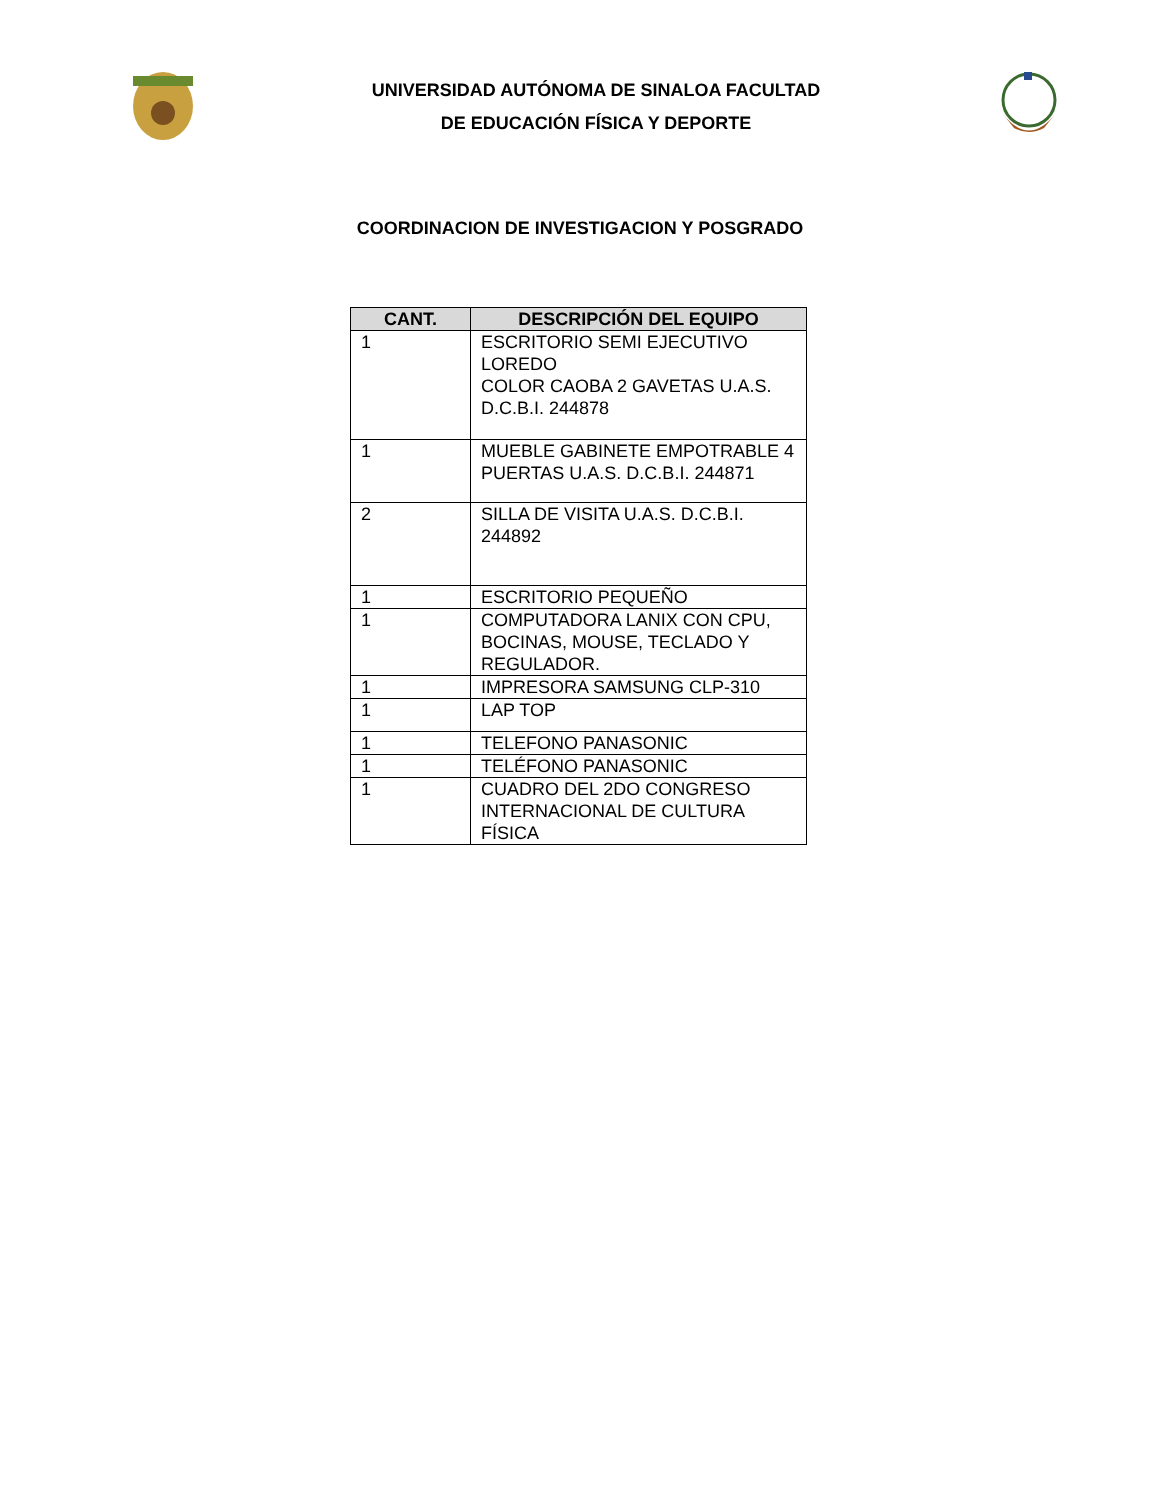UNIVERSIDAD AUTÓNOMA DE SINALOA FACULTAD
DE EDUCACIÓN FÍSICA Y DEPORTE
COORDINACION DE INVESTIGACION Y POSGRADO
| CANT. | DESCRIPCIÓN DEL EQUIPO |
| --- | --- |
| 1 | ESCRITORIO SEMI EJECUTIVO LOREDO COLOR CAOBA 2 GAVETAS U.A.S. D.C.B.I. 244878 |
| 1 | MUEBLE GABINETE EMPOTRABLE 4 PUERTAS U.A.S. D.C.B.I. 244871 |
| 2 | SILLA DE VISITA U.A.S. D.C.B.I. 244892 |
| 1 | ESCRITORIO PEQUEÑO |
| 1 | COMPUTADORA LANIX CON CPU, BOCINAS, MOUSE, TECLADO Y REGULADOR. |
| 1 | IMPRESORA SAMSUNG CLP-310 |
| 1 | LAP TOP |
| 1 | TELEFONO PANASONIC |
| 1 | TELÉFONO PANASONIC |
| 1 | CUADRO DEL 2DO CONGRESO INTERNACIONAL DE CULTURA FÍSICA |